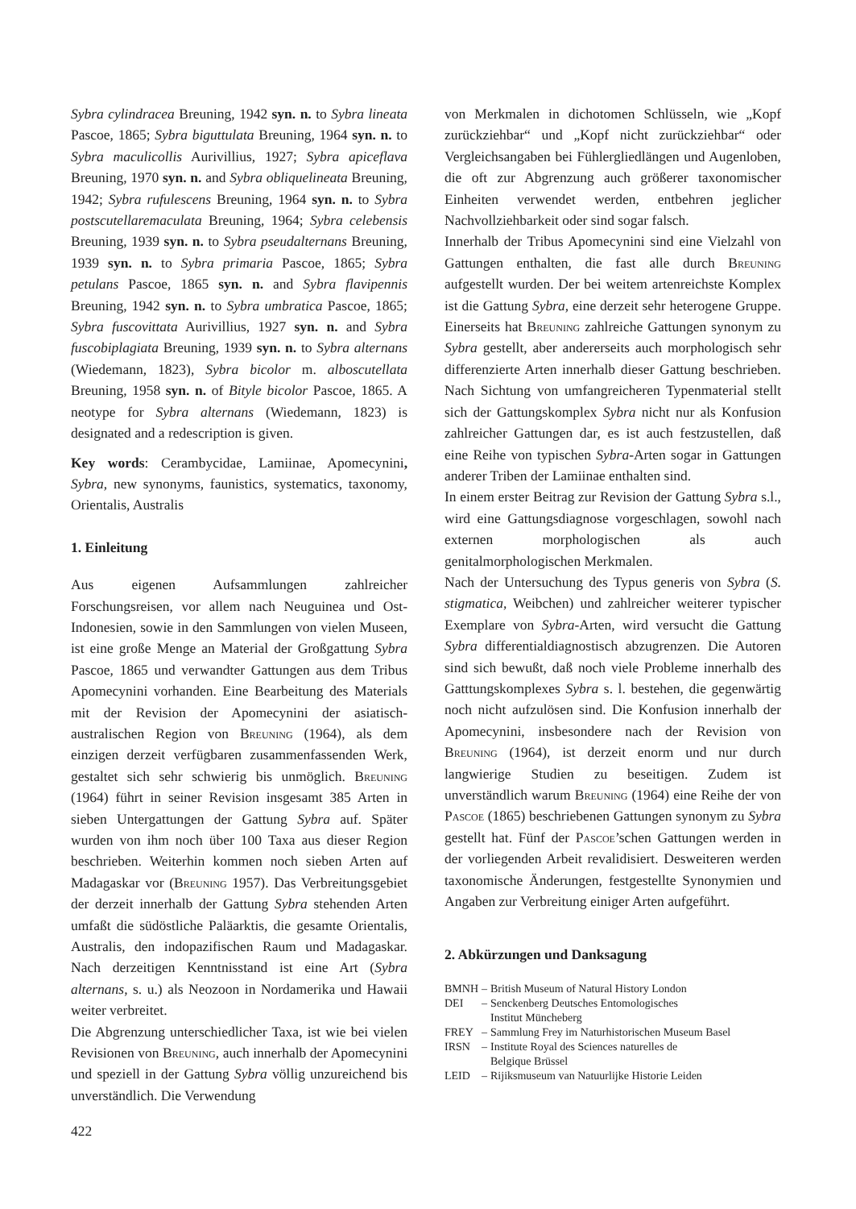Sybra cylindracea Breuning, 1942 syn. n. to Sybra lineata Pascoe, 1865; Sybra biguttulata Breuning, 1964 syn. n. to Sybra maculicollis Aurivillius, 1927; Sybra apiceflava Breuning, 1970 syn. n. and Sybra obliquelineata Breuning, 1942; Sybra rufulescens Breuning, 1964 syn. n. to Sybra postscutellaremaculata Breuning, 1964; Sybra celebensis Breuning, 1939 syn. n. to Sybra pseudalternans Breuning, 1939 syn. n. to Sybra primaria Pascoe, 1865; Sybra petulans Pascoe, 1865 syn. n. and Sybra flavipennis Breuning, 1942 syn. n. to Sybra umbratica Pascoe, 1865; Sybra fuscovittata Aurivillius, 1927 syn. n. and Sybra fuscobiplagiata Breuning, 1939 syn. n. to Sybra alternans (Wiedemann, 1823), Sybra bicolor m. alboscutellata Breuning, 1958 syn. n. of Bityle bicolor Pascoe, 1865. A neotype for Sybra alternans (Wiedemann, 1823) is designated and a redescription is given.
Key words: Cerambycidae, Lamiinae, Apomecynini, Sybra, new synonyms, faunistics, systematics, taxonomy, Orientalis, Australis
1. Einleitung
Aus eigenen Aufsammlungen zahlreicher Forschungsreisen, vor allem nach Neuguinea und Ost-Indonesien, sowie in den Sammlungen von vielen Museen, ist eine große Menge an Material der Großgattung Sybra Pascoe, 1865 und verwandter Gattungen aus dem Tribus Apomecynini vorhanden. Eine Bearbeitung des Materials mit der Revision der Apomecynini der asiatisch-australischen Region von Breuning (1964), als dem einzigen derzeit verfügbaren zusammenfassenden Werk, gestaltet sich sehr schwierig bis unmöglich. Breuning (1964) führt in seiner Revision insgesamt 385 Arten in sieben Untergattungen der Gattung Sybra auf. Später wurden von ihm noch über 100 Taxa aus dieser Region beschrieben. Weiterhin kommen noch sieben Arten auf Madagaskar vor (Breuning 1957). Das Verbreitungsgebiet der derzeit innerhalb der Gattung Sybra stehenden Arten umfaßt die südöstliche Paläarktis, die gesamte Orientalis, Australis, den indopazifischen Raum und Madagaskar. Nach derzeitigen Kenntnisstand ist eine Art (Sybra alternans, s. u.) als Neozoon in Nordamerika und Hawaii weiter verbreitet.
Die Abgrenzung unterschiedlicher Taxa, ist wie bei vielen Revisionen von Breuning, auch innerhalb der Apomecynini und speziell in der Gattung Sybra völlig unzureichend bis unverständlich. Die Verwendung
von Merkmalen in dichotomen Schlüsseln, wie „Kopf zurückziehbar“ und „Kopf nicht zurückziehbar“ oder Vergleichsangaben bei Fühlergliedlängen und Augenloben, die oft zur Abgrenzung auch größerer taxonomischer Einheiten verwendet werden, entbehren jeglicher Nachvollziehbarkeit oder sind sogar falsch.
Innerhalb der Tribus Apomecynini sind eine Vielzahl von Gattungen enthalten, die fast alle durch Breuning aufgestellt wurden. Der bei weitem artenreichste Komplex ist die Gattung Sybra, eine derzeit sehr heterogene Gruppe. Einerseits hat Breuning zahlreiche Gattungen synonym zu Sybra gestellt, aber andererseits auch morphologisch sehr differenzierte Arten innerhalb dieser Gattung beschrieben. Nach Sichtung von umfangreicheren Typenmaterial stellt sich der Gattungskomplex Sybra nicht nur als Konfusion zahlreicher Gattungen dar, es ist auch festzustellen, daß eine Reihe von typischen Sybra-Arten sogar in Gattungen anderer Triben der Lamiinae enthalten sind.
In einem erster Beitrag zur Revision der Gattung Sybra s.l., wird eine Gattungsdiagnose vorgeschlagen, sowohl nach externen morphologischen als auch genitalmorphologischen Merkmalen.
Nach der Untersuchung des Typus generis von Sybra (S. stigmatica, Weibchen) und zahlreicher weiterer typischer Exemplare von Sybra-Arten, wird versucht die Gattung Sybra differentialdiagnostisch abzugrenzen. Die Autoren sind sich bewußt, daß noch viele Probleme innerhalb des Gatttungskomplexes Sybra s. l. bestehen, die gegenwärtig noch nicht aufzulösen sind. Die Konfusion innerhalb der Apomecynini, insbesondere nach der Revision von Breuning (1964), ist derzeit enorm und nur durch langwierige Studien zu beseitigen. Zudem ist unverständlich warum Breuning (1964) eine Reihe der von Pascoe (1865) beschriebenen Gattungen synonym zu Sybra gestellt hat. Fünf der Pascoe’schen Gattungen werden in der vorliegenden Arbeit revalidisiert. Desweiteren werden taxonomische Änderungen, festgestellte Synonymien und Angaben zur Verbreitung einiger Arten aufgeführt.
2. Abkürzungen und Danksagung
| BMNH | – | British Museum of Natural History London |
| DEI | – | Senckenberg Deutsches Entomologisches Institut Müncheberg |
| FREY | – | Sammlung Frey im Naturhistorischen Museum Basel |
| IRSN | – | Institute Royal des Sciences naturelles de Belgique Brüssel |
| LEID | – | Rijiksmuseum van Natuurlijke Historie Leiden |
422